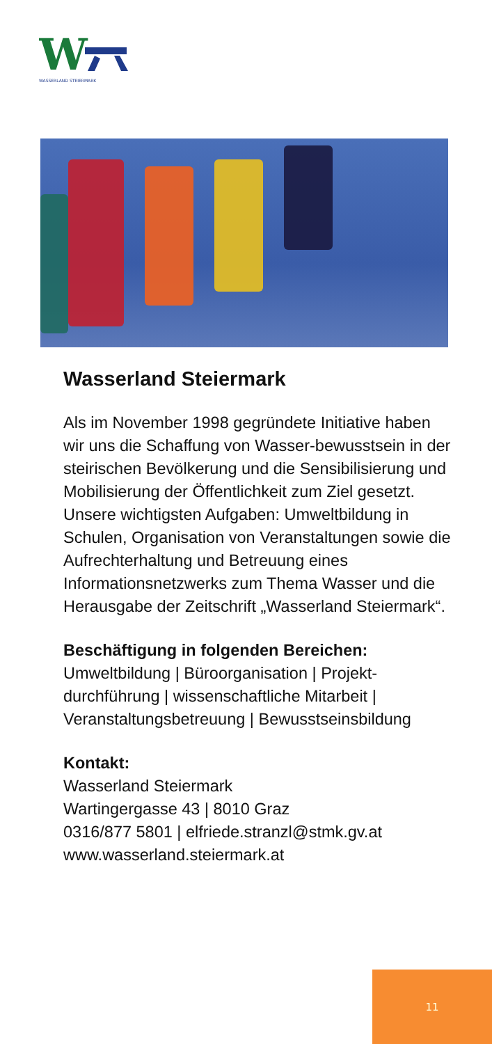W
WASSERLAND STEIERMARK
Wasserland Steiermark
Als im November 1998 gegründete Initiative haben wir uns die Schaffung von Wasser-bewusstsein in der steirischen Bevölkerung und die Sensibilisierung und Mobilisierung der Öffentlichkeit zum Ziel gesetzt.
Unsere wichtigsten Aufgaben: Umweltbildung in Schulen, Organisation von Veranstaltungen sowie die Aufrechterhaltung und Betreuung eines Informationsnetzwerks zum Thema Wasser und die Herausgabe der Zeitschrift „Wasserland Steiermark“.
Beschäftigung in folgenden Bereichen:
Umweltbildung | Büroorganisation | Projekt-durchführung | wissenschaftliche Mitarbeit | Veranstaltungsbetreuung | Bewusstseinsbildung
Kontakt:
Wasserland Steiermark
Wartingergasse 43 | 8010 Graz
0316/877 5801 | elfriede.stranzl@stmk.gv.at
www.wasserland.steiermark.at
11